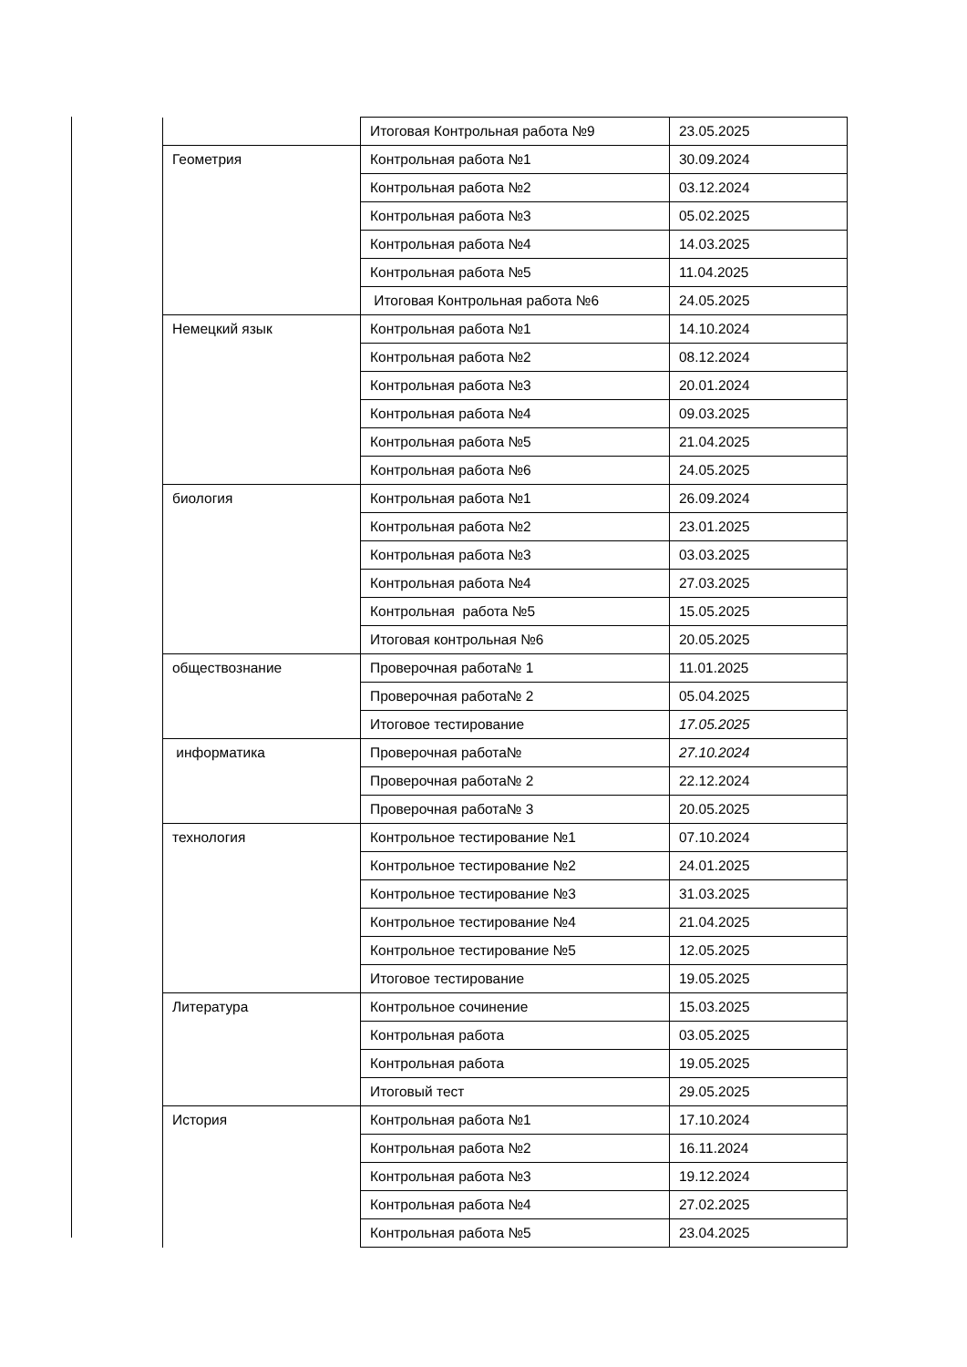| | Итоговая Контрольная работа №9 | 23.05.2025 |
| Геометрия | Контрольная работа №1 | 30.09.2024 |
| | Контрольная работа №2 | 03.12.2024 |
| | Контрольная работа №3 | 05.02.2025 |
| | Контрольная работа №4 | 14.03.2025 |
| | Контрольная работа №5 | 11.04.2025 |
| | Итоговая Контрольная работа №6 | 24.05.2025 |
| Немецкий язык | Контрольная работа №1 | 14.10.2024 |
| | Контрольная работа №2 | 08.12.2024 |
| | Контрольная работа №3 | 20.01.2024 |
| | Контрольная работа №4 | 09.03.2025 |
| | Контрольная работа №5 | 21.04.2025 |
| | Контрольная работа №6 | 24.05.2025 |
| биология | Контрольная работа №1 | 26.09.2024 |
| | Контрольная работа №2 | 23.01.2025 |
| | Контрольная работа №3 | 03.03.2025 |
| | Контрольная работа №4 | 27.03.2025 |
| | Контрольная работа №5 | 15.05.2025 |
| | Итоговая контрольная №6 | 20.05.2025 |
| обществознание | Проверочная работа№ 1 | 11.01.2025 |
| | Проверочная работа№ 2 | 05.04.2025 |
| | Итоговое тестирование | 17.05.2025 |
| информатика | Проверочная работа№ | 27.10.2024 |
| | Проверочная работа№ 2 | 22.12.2024 |
| | Проверочная работа№ 3 | 20.05.2025 |
| технология | Контрольное тестирование №1 | 07.10.2024 |
| | Контрольное тестирование №2 | 24.01.2025 |
| | Контрольное тестирование №3 | 31.03.2025 |
| | Контрольное тестирование №4 | 21.04.2025 |
| | Контрольное тестирование №5 | 12.05.2025 |
| | Итоговое тестирование | 19.05.2025 |
| Литература | Контрольное сочинение | 15.03.2025 |
| | Контрольная работа | 03.05.2025 |
| | Контрольная работа | 19.05.2025 |
| | Итоговый тест | 29.05.2025 |
| История | Контрольная работа №1 | 17.10.2024 |
| | Контрольная работа №2 | 16.11.2024 |
| | Контрольная работа №3 | 19.12.2024 |
| | Контрольная работа №4 | 27.02.2025 |
| | Контрольная работа №5 | 23.04.2025 |